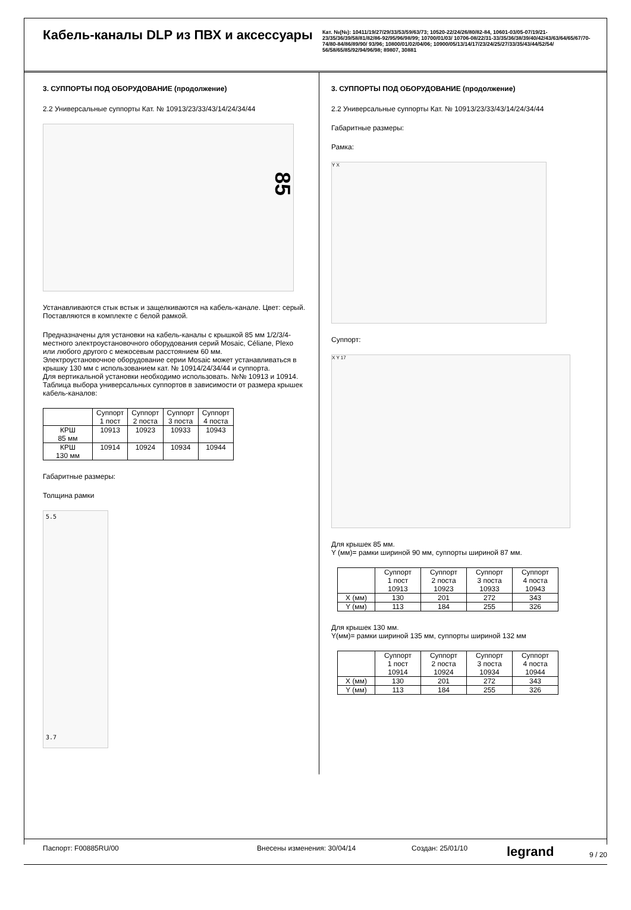Кабель-каналы DLP из ПВХ и аксессуары
Кат. №(№): 10411/19/27/29/33/53/59/63/73; 10520-22/24/26/80/82-84, 10601-03/05-07/19/21-23/35/36/39/58/81/82/86-92/95/96/98/99; 10700/01/03/ 10706-08/22/31-33/35/36/38/39/40/42/43/63/64/65/67/70-74/80-84/86/89/90/ 93/96; 10800/01/02/04/06; 10900/05/13/14/17/23/24/25/27/33/35/43/44/52/54/ 56/58/65/85/92/94/96/98; 89807, 30881
3. СУППОРТЫ ПОД ОБОРУДОВАНИЕ (продолжение)
2.2 Универсальные суппорты Кат. № 10913/23/33/43/14/24/34/44
85
Устанавливаются стык встык и защелкиваются на кабель-канале. Цвет: серый. Поставляются в комплекте с белой рамкой.
Предназначены для установки на кабель-каналы с крышкой 85 мм 1/2/3/4-местного электроустановочного оборудования серий Mosaic, Céliane, Plexo или любого другого с межосевым расстоянием 60 мм.
Электроустановочное оборудование серии Mosaic может устанавливаться в крышку 130 мм с использованием кат. № 10914/24/34/44 и суппорта.
Для вертикальной установки необходимо использовать. №№ 10913 и 10914.
Таблица выбора универсальных суппортов в зависимости от размера крышек кабель-каналов:
| | Суппорт 1 пост | Суппорт 2 поста | Суппорт 3 поста | Суппорт 4 поста |
| КРШ 85 мм | 10913 | 10923 | 10933 | 10943 |
| КРШ 130 мм | 10914 | 10924 | 10934 | 10944 |
Габаритные размеры:
Толщина рамки
5.5
3.7
3. СУППОРТЫ ПОД ОБОРУДОВАНИЕ (продолжение)
2.2 Универсальные суппорты Кат. № 10913/23/33/43/14/24/34/44
Габаритные размеры:
Рамка:
Y X
Суппорт:
X Y 17
Для крышек 85 мм.
Y (мм)= рамки шириной 90 мм, суппорты шириной 87 мм.
| | Суппорт 1 пост 10913 | Суппорт 2 поста 10923 | Суппорт 3 поста 10933 | Суппорт 4 поста 10943 |
| X (мм) | 130 | 201 | 272 | 343 |
| Y (мм) | 113 | 184 | 255 | 326 |
Для крышек 130 мм.
Y(мм)= рамки шириной 135 мм, суппорты шириной 132 мм
| | Суппорт 1 пост 10914 | Суппорт 2 поста 10924 | Суппорт 3 поста 10934 | Суппорт 4 поста 10944 |
| X (мм) | 130 | 201 | 272 | 343 |
| Y (мм) | 113 | 184 | 255 | 326 |
Паспорт: F00885RU/00 Внесены изменения: 30/04/14 Создан: 25/01/10 legrand
9 / 20